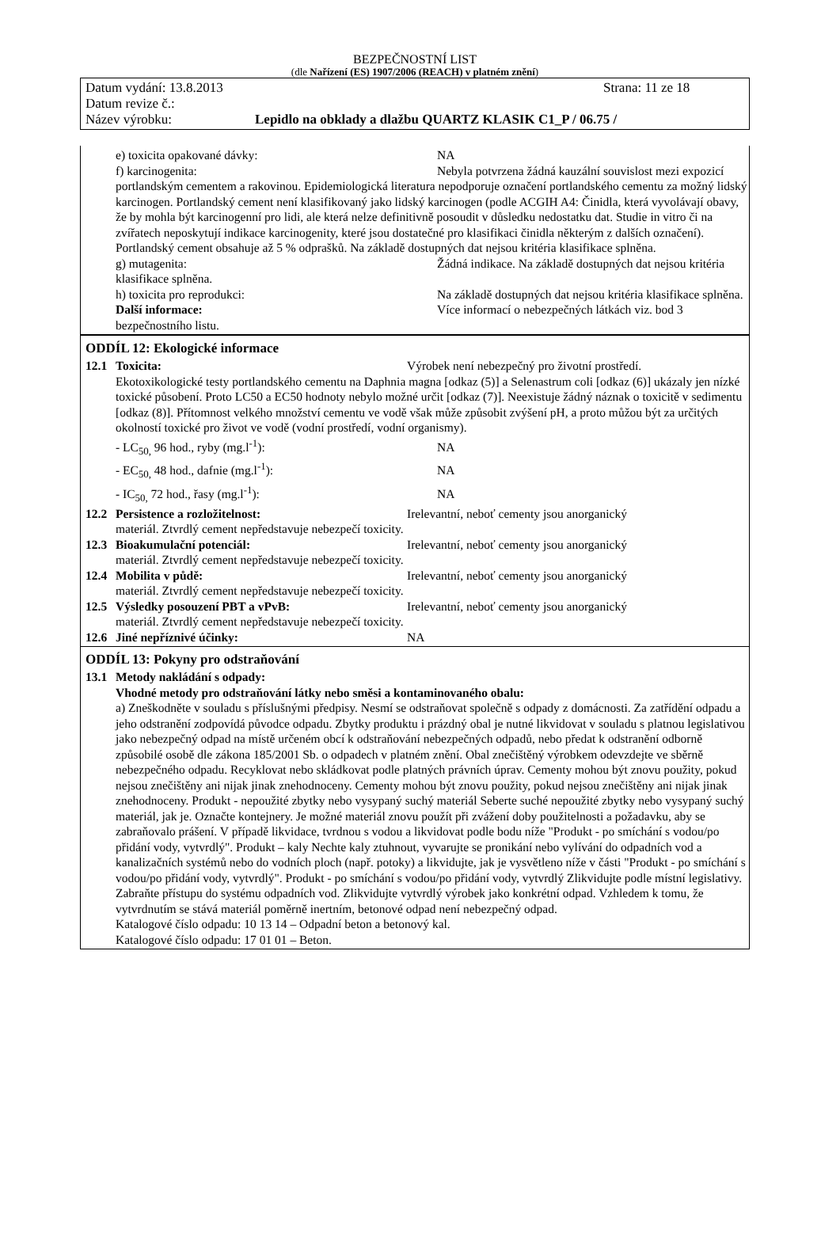BEZPEČNOSTNÍ LIST
(dle Nařízení (ES) 1907/2006 (REACH) v platném znění)
Datum vydání: 13.8.2013 Strana: 11 ze 18
Datum revize č.:
Název výrobku: Lepidlo na obklady a dlažbu QUARTZ KLASIK C1_P / 06.75 /
e) toxicita opakované dávky: NA
f) karcinogenita: Nebyla potvrzena žádná kauzální souvislost mezi expozicí portlandským cementem a rakovinou. Epidemiologická literatura nepodporuje označení portlandského cementu za možný lidský karcinogen. Portlandský cement není klasifikovaný jako lidský karcinogen (podle ACGIH A4: Činidla, která vyvolávají obavy, že by mohla být karcinogenní pro lidi, ale která nelze definitivně posoudit v důsledku nedostatku dat. Studie in vitro či na zvířatech neposkytují indikace karcinogenity, které jsou dostatečné pro klasifikaci činidla některým z dalších označení). Portlandský cement obsahuje až 5 % odprašků. Na základě dostupných dat nejsou kritéria klasifikace splněna.
g) mutagenita: Žádná indikace. Na základě dostupných dat nejsou kritéria klasifikace splněna.
h) toxicita pro reprodukci: Na základě dostupných dat nejsou kritéria klasifikace splněna.
Další informace: Více informací o nebezpečných látkách viz. bod 3 bezpečnostního listu.
ODDÍL 12: Ekologické informace
12.1 Toxicita: Výrobek není nebezpečný pro životní prostředí.
Ekotoxikologické testy portlandského cementu na Daphnia magna [odkaz (5)] a Selenastrum coli [odkaz (6)] ukázaly jen nízké toxické působení. Proto LC50 a EC50 hodnoty nebylo možné určit [odkaz (7)]. Neexistuje žádný náznak o toxicitě v sedimentu [odkaz (8)]. Přítomnost velkého množství cementu ve vodě však může způsobit zvýšení pH, a proto můžou být za určitých okolností toxické pro život ve vodě (vodní prostředí, vodní organismy).
- LC<sub>50,</sub> 96 hod., ryby (mg.l<sup>-1</sup>): NA
- EC<sub>50,</sub> 48 hod., dafnie (mg.l<sup>-1</sup>): NA
- IC<sub>50,</sub> 72 hod., řasy (mg.l<sup>-1</sup>): NA
12.2 Persistence a rozložitelnost: Irelevantní, neboť cementy jsou anorganický
materiál. Ztvrdlý cement nepředstavuje nebezpečí toxicity.
12.3 Bioakumulační potenciál: Irelevantní, neboť cementy jsou anorganický
materiál. Ztvrdlý cement nepředstavuje nebezpečí toxicity.
12.4 Mobilita v půdě: Irelevantní, neboť cementy jsou anorganický
materiál. Ztvrdlý cement nepředstavuje nebezpečí toxicity.
12.5 Výsledky posouzení PBT a vPvB: Irelevantní, neboť cementy jsou anorganický
materiál. Ztvrdlý cement nepředstavuje nebezpečí toxicity.
12.6 Jiné nepříznivé účinky: NA
ODDÍL 13: Pokyny pro odstraňování
13.1 Metody nakládání s odpady:
Vhodné metody pro odstraňování látky nebo směsi a kontaminovaného obalu:
a) Zneškodněte v souladu s příslušnými předpisy. Nesmí se odstraňovat společně s odpady z domácnosti. Za zatřídění odpadu a jeho odstranění zodpovídá původce odpadu. Zbytky produktu i prázdný obal je nutné likvidovat v souladu s platnou legislativou jako nebezpečný odpad na místě určeném obcí k odstraňování nebezpečných odpadů, nebo předat k odstranění odborně způsobilé osobě dle zákona 185/2001 Sb. o odpadech v platném znění. Obal znečištěný výrobkem odevzdejte ve sběrně nebezpečného odpadu. Recyklovat nebo skládkovat podle platných právních úprav. Cementy mohou být znovu použity, pokud nejsou znečištěny ani nijak jinak znehodnoceny. Cementy mohou být znovu použity, pokud nejsou znečištěny ani nijak jinak znehodnoceny. Produkt - nepoužité zbytky nebo vysypaný suchý materiál Seberte suché nepoužité zbytky nebo vysypaný suchý materiál, jak je. Označte kontejnery. Je možné materiál znovu použít při zvážení doby použitelnosti a požadavku, aby se zabraňovalo prášení. V případě likvidace, tvrdnou s vodou a likvidovat podle bodu níže "Produkt - po smíchání s vodou/po přidání vody, vytvrdlý". Produkt – kaly Nechte kaly ztuhnout, vyvarujte se pronikání nebo vylívání do odpadních vod a kanalizačních systémů nebo do vodních ploch (např. potoky) a likvidujte, jak je vysvětleno níže v části "Produkt - po smíchání s vodou/po přidání vody, vytvrdlý". Produkt - po smíchání s vodou/po přidání vody, vytvrdlý Zlikvidujte podle místní legislativy. Zabraňte přístupu do systému odpadních vod. Zlikvidujte vytvrdlý výrobek jako konkrétní odpad. Vzhledem k tomu, že vytvrdnutím se stává materiál poměrně inertním, betonové odpad není nebezpečný odpad.
Katalogové číslo odpadu: 10 13 14 – Odpadní beton a betonový kal.
Katalogové číslo odpadu: 17 01 01 – Beton.